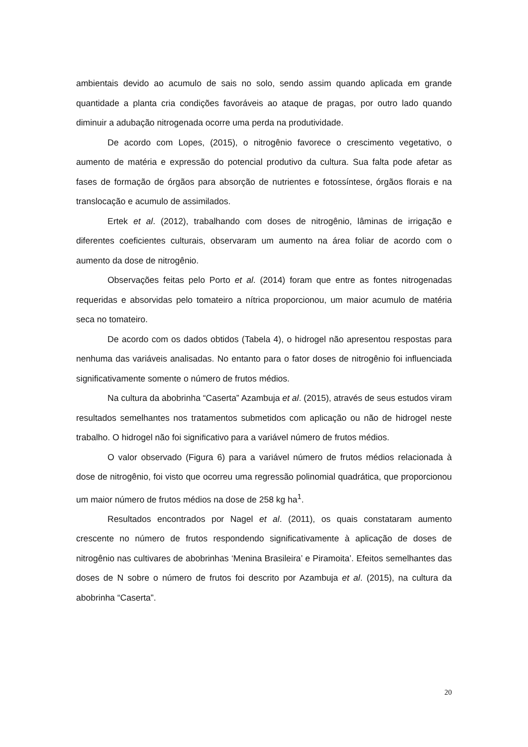ambientais devido ao acumulo de sais no solo, sendo assim quando aplicada em grande quantidade a planta cria condições favoráveis ao ataque de pragas, por outro lado quando diminuir a adubação nitrogenada ocorre uma perda na produtividade.
De acordo com Lopes, (2015), o nitrogênio favorece o crescimento vegetativo, o aumento de matéria e expressão do potencial produtivo da cultura. Sua falta pode afetar as fases de formação de órgãos para absorção de nutrientes e fotossíntese, órgãos florais e na translocação e acumulo de assimilados.
Ertek et al. (2012), trabalhando com doses de nitrogênio, lâminas de irrigação e diferentes coeficientes culturais, observaram um aumento na área foliar de acordo com o aumento da dose de nitrogênio.
Observações feitas pelo Porto et al. (2014) foram que entre as fontes nitrogenadas requeridas e absorvidas pelo tomateiro a nítrica proporcionou, um maior acumulo de matéria seca no tomateiro.
De acordo com os dados obtidos (Tabela 4), o hidrogel não apresentou respostas para nenhuma das variáveis analisadas. No entanto para o fator doses de nitrogênio foi influenciada significativamente somente o número de frutos médios.
Na cultura da abobrinha “Caserta” Azambuja et al. (2015), através de seus estudos viram resultados semelhantes nos tratamentos submetidos com aplicação ou não de hidrogel neste trabalho. O hidrogel não foi significativo para a variável número de frutos médios.
O valor observado (Figura 6) para a variável número de frutos médios relacionada à dose de nitrogênio, foi visto que ocorreu uma regressão polinomial quadrática, que proporcionou um maior número de frutos médios na dose de 258 kg ha<sup>1</sup>.
Resultados encontrados por Nagel et al. (2011), os quais constataram aumento crescente no número de frutos respondendo significativamente à aplicação de doses de nitrogênio nas cultivares de abobrinhas ‘Menina Brasileira’ e Piramoita’. Efeitos semelhantes das doses de N sobre o número de frutos foi descrito por Azambuja et al. (2015), na cultura da abobrinha “Caserta”.
20